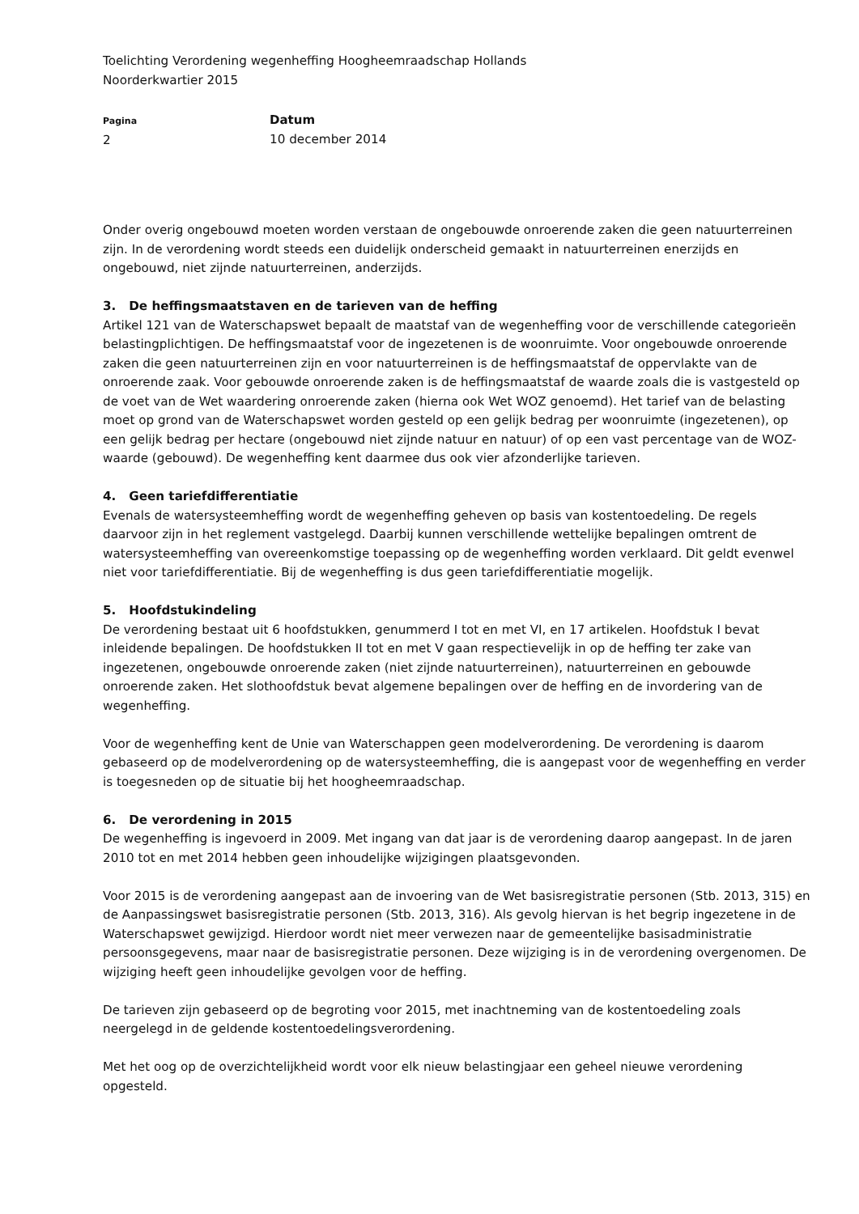Toelichting Verordening wegenheffing Hoogheemraadschap Hollands
Noorderkwartier 2015
Pagina
2
Datum
10 december 2014
Onder overig ongebouwd moeten worden verstaan de ongebouwde onroerende zaken die geen natuurterreinen zijn. In de verordening wordt steeds een duidelijk onderscheid gemaakt in natuurterreinen enerzijds en ongebouwd, niet zijnde natuurterreinen, anderzijds.
3. De heffingsmaatstaven en de tarieven van de heffing
Artikel 121 van de Waterschapswet bepaalt de maatstaf van de wegenheffing voor de verschillende categorieën belastingplichtigen. De heffingsmaatstaf voor de ingezetenen is de woonruimte. Voor ongebouwde onroerende zaken die geen natuurterreinen zijn en voor natuurterreinen is de heffingsmaatstaf de oppervlakte van de onroerende zaak. Voor gebouwde onroerende zaken is de heffingsmaatstaf de waarde zoals die is vastgesteld op de voet van de Wet waardering onroerende zaken (hierna ook Wet WOZ genoemd). Het tarief van de belasting moet op grond van de Waterschapswet worden gesteld op een gelijk bedrag per woonruimte (ingezetenen), op een gelijk bedrag per hectare (ongebouwd niet zijnde natuur en natuur) of op een vast percentage van de WOZ-waarde (gebouwd). De wegenheffing kent daarmee dus ook vier afzonderlijke tarieven.
4. Geen tariefdifferentiatie
Evenals de watersysteemheffing wordt de wegenheffing geheven op basis van kostentoedeling. De regels daarvoor zijn in het reglement vastgelegd. Daarbij kunnen verschillende wettelijke bepalingen omtrent de watersysteemheffing van overeenkomstige toepassing op de wegenheffing worden verklaard. Dit geldt evenwel niet voor tariefdifferentiatie. Bij de wegenheffing is dus geen tariefdifferentiatie mogelijk.
5. Hoofdstukindeling
De verordening bestaat uit 6 hoofdstukken, genummerd I tot en met VI, en 17 artikelen. Hoofdstuk I bevat inleidende bepalingen. De hoofdstukken II tot en met V gaan respectievelijk in op de heffing ter zake van ingezetenen, ongebouwde onroerende zaken (niet zijnde natuurterreinen), natuurterreinen en gebouwde onroerende zaken. Het slothoofdstuk bevat algemene bepalingen over de heffing en de invordering van de wegenheffing.
Voor de wegenheffing kent de Unie van Waterschappen geen modelverordening. De verordening is daarom gebaseerd op de modelverordening op de watersysteemheffing, die is aangepast voor de wegenheffing en verder is toegesneden op de situatie bij het hoogheemraadschap.
6. De verordening in 2015
De wegenheffing is ingevoerd in 2009. Met ingang van dat jaar is de verordening daarop aangepast. In de jaren 2010 tot en met 2014 hebben geen inhoudelijke wijzigingen plaatsgevonden.
Voor 2015 is de verordening aangepast aan de invoering van de Wet basisregistratie personen (Stb. 2013, 315) en de Aanpassingswet basisregistratie personen (Stb. 2013, 316). Als gevolg hiervan is het begrip ingezetene in de Waterschapswet gewijzigd. Hierdoor wordt niet meer verwezen naar de gemeentelijke basisadministratie persoonsgegevens, maar naar de basisregistratie personen. Deze wijziging is in de verordening overgenomen. De wijziging heeft geen inhoudelijke gevolgen voor de heffing.
De tarieven zijn gebaseerd op de begroting voor 2015, met inachtneming van de kostentoedeling zoals neergelegd in de geldende kostentoedelingsverordening.
Met het oog op de overzichtelijkheid wordt voor elk nieuw belastingjaar een geheel nieuwe verordening opgesteld.